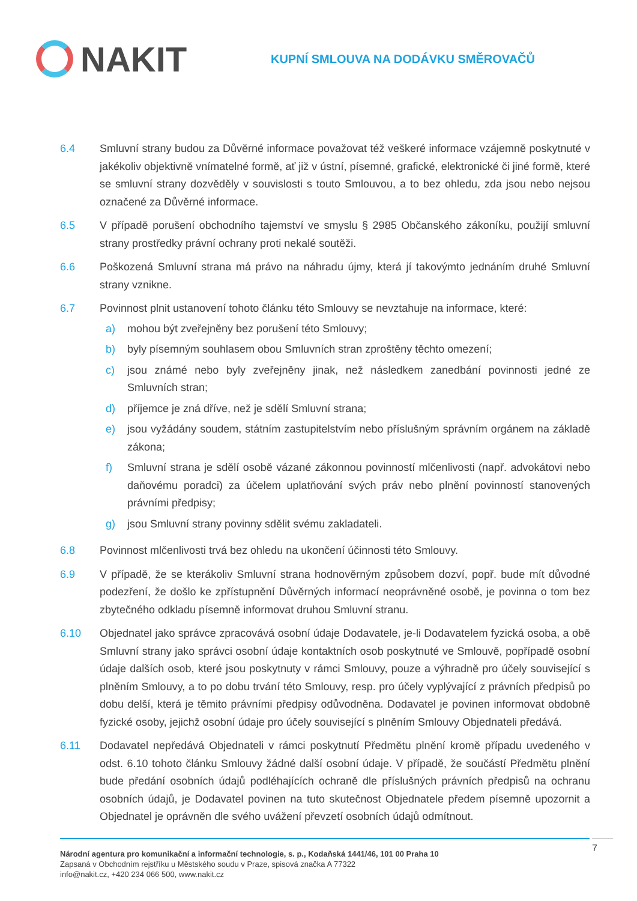NAKIT
KUPNÍ SMLOUVA NA DODÁVKU SMĚROVAČŮ
6.4 Smluvní strany budou za Důvěrné informace považovat též veškeré informace vzájemně poskytnuté v jakékoliv objektivně vnímatelné formě, ať již v ústní, písemné, grafické, elektronické či jiné formě, které se smluvní strany dozvěděly v souvislosti s touto Smlouvou, a to bez ohledu, zda jsou nebo nejsou označené za Důvěrné informace.
6.5 V případě porušení obchodního tajemství ve smyslu § 2985 Občanského zákoníku, použijí smluvní strany prostředky právní ochrany proti nekalé soutěži.
6.6 Poškozená Smluvní strana má právo na náhradu újmy, která jí takovýmto jednáním druhé Smluvní strany vznikne.
6.7 Povinnost plnit ustanovení tohoto článku této Smlouvy se nevztahuje na informace, které:
a) mohou být zveřejněny bez porušení této Smlouvy;
b) byly písemným souhlasem obou Smluvních stran zproštěny těchto omezení;
c) jsou známé nebo byly zveřejněny jinak, než následkem zanedbání povinnosti jedné ze Smluvních stran;
d) příjemce je zná dříve, než je sdělí Smluvní strana;
e) jsou vyžádány soudem, státním zastupitelstvím nebo příslušným správním orgánem na základě zákona;
f) Smluvní strana je sdělí osobě vázané zákonnou povinností mlčenlivosti (např. advokátovi nebo daňovému poradci) za účelem uplatňování svých práv nebo plnění povinností stanovených právními předpisy;
g) jsou Smluvní strany povinny sdělit svému zakladateli.
6.8 Povinnost mlčenlivosti trvá bez ohledu na ukončení účinnosti této Smlouvy.
6.9 V případě, že se kterákoliv Smluvní strana hodnověrným způsobem dozví, popř. bude mít důvodné podezření, že došlo ke zpřístupnění Důvěrných informací neoprávněné osobě, je povinna o tom bez zbytečného odkladu písemně informovat druhou Smluvní stranu.
6.10 Objednatel jako správce zpracovává osobní údaje Dodavatele, je-li Dodavatelem fyzická osoba, a obě Smluvní strany jako správci osobní údaje kontaktních osob poskytnuté ve Smlouvě, popřípadě osobní údaje dalších osob, které jsou poskytnuty v rámci Smlouvy, pouze a výhradně pro účely související s plněním Smlouvy, a to po dobu trvání této Smlouvy, resp. pro účely vyplývající z právních předpisů po dobu delší, která je těmito právními předpisy odůvodněna. Dodavatel je povinen informovat obdobně fyzické osoby, jejichž osobní údaje pro účely související s plněním Smlouvy Objednateli předává.
6.11 Dodavatel nepředává Objednateli v rámci poskytnutí Předmětu plnění kromě případu uvedeného v odst. 6.10 tohoto článku Smlouvy žádné další osobní údaje. V případě, že součástí Předmětu plnění bude předání osobních údajů podléhajících ochraně dle příslušných právních předpisů na ochranu osobních údajů, je Dodavatel povinen na tuto skutečnost Objednatele předem písemně upozornit a Objednatel je oprávněn dle svého uvážení převzetí osobních údajů odmítnout.
Národní agentura pro komunikační a informační technologie, s. p., Kodaňská 1441/46, 101 00 Praha 10
Zapsaná v Obchodním rejstříku u Městského soudu v Praze, spisová značka A 77322
info@nakit.cz, +420 234 066 500, www.nakit.cz
7